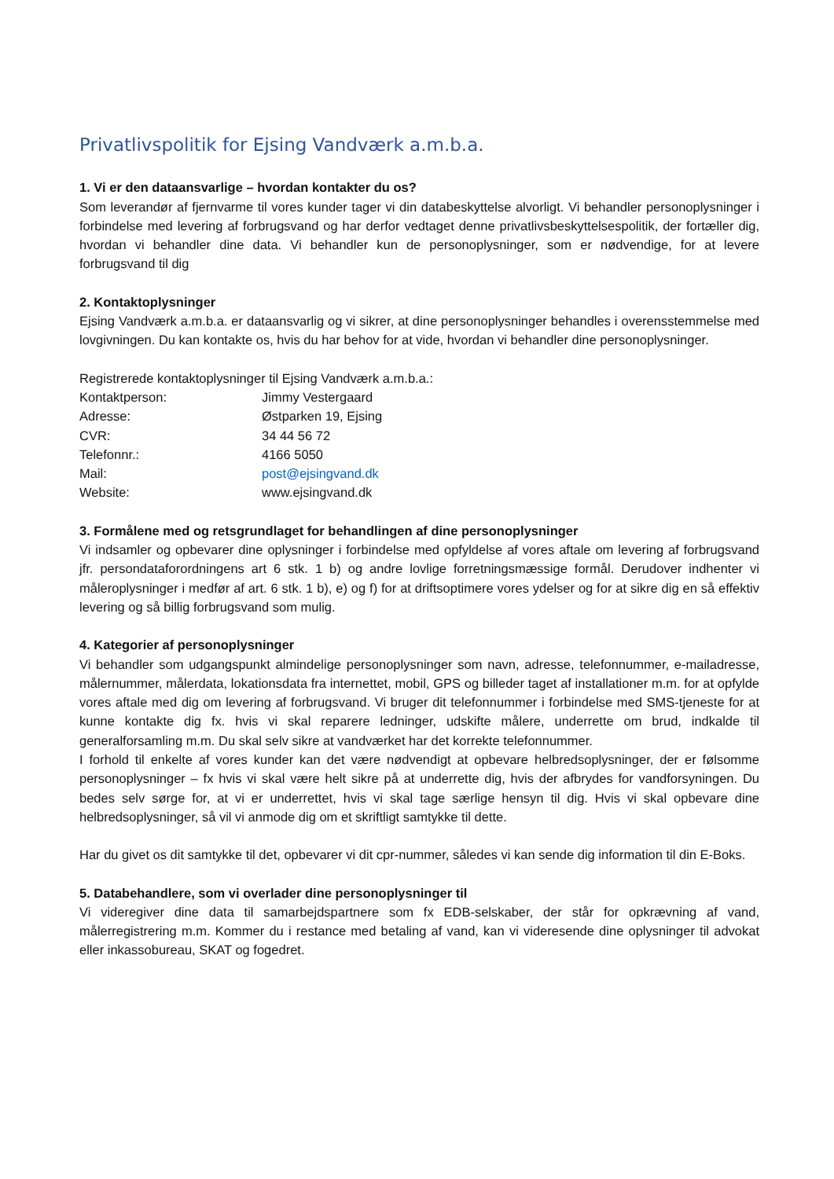Privatlivspolitik for Ejsing Vandværk a.m.b.a.
1. Vi er den dataansvarlige – hvordan kontakter du os?
Som leverandør af fjernvarme til vores kunder tager vi din databeskyttelse alvorligt. Vi behandler personoplysninger i forbindelse med levering af forbrugsvand og har derfor vedtaget denne privatlivsbeskyttelsespolitik, der fortæller dig, hvordan vi behandler dine data. Vi behandler kun de personoplysninger, som er nødvendige, for at levere forbrugsvand til dig
2. Kontaktoplysninger
Ejsing Vandværk a.m.b.a. er dataansvarlig og vi sikrer, at dine personoplysninger behandles i overensstemmelse med lovgivningen. Du kan kontakte os, hvis du har behov for at vide, hvordan vi behandler dine personoplysninger.
Registrerede kontaktoplysninger til Ejsing Vandværk a.m.b.a.:
Kontaktperson: Jimmy Vestergaard
Adresse: Østparken 19, Ejsing
CVR: 34 44 56 72
Telefonnr.: 4166 5050
Mail: post@ejsingvand.dk
Website: www.ejsingvand.dk
3. Formålene med og retsgrundlaget for behandlingen af dine personoplysninger
Vi indsamler og opbevarer dine oplysninger i forbindelse med opfyldelse af vores aftale om levering af forbrugsvand jfr. persondataforordningens art 6 stk. 1 b) og andre lovlige forretningsmæssige formål. Derudover indhenter vi måleroplysninger i medfør af art. 6 stk. 1 b), e) og f) for at driftsoptimere vores ydelser og for at sikre dig en så effektiv levering og så billig forbrugsvand som mulig.
4. Kategorier af personoplysninger
Vi behandler som udgangspunkt almindelige personoplysninger som navn, adresse, telefonnummer, e-mailadresse, målernummer, målerdata, lokationsdata fra internettet, mobil, GPS og billeder taget af installationer m.m. for at opfylde vores aftale med dig om levering af forbrugsvand. Vi bruger dit telefonnummer i forbindelse med SMS-tjeneste for at kunne kontakte dig fx. hvis vi skal reparere ledninger, udskifte målere, underrette om brud, indkalde til generalforsamling m.m. Du skal selv sikre at vandværket har det korrekte telefonnummer.
I forhold til enkelte af vores kunder kan det være nødvendigt at opbevare helbredsoplysninger, der er følsomme personoplysninger – fx hvis vi skal være helt sikre på at underrette dig, hvis der afbrydes for vandforsyningen. Du bedes selv sørge for, at vi er underrettet, hvis vi skal tage særlige hensyn til dig. Hvis vi skal opbevare dine helbredsoplysninger, så vil vi anmode dig om et skriftligt samtykke til dette.
Har du givet os dit samtykke til det, opbevarer vi dit cpr-nummer, således vi kan sende dig information til din E-Boks.
5. Databehandlere, som vi overlader dine personoplysninger til
Vi videregiver dine data til samarbejdspartnere som fx EDB-selskaber, der står for opkrævning af vand, målerregistrering m.m. Kommer du i restance med betaling af vand, kan vi videresende dine oplysninger til advokat eller inkassobureau, SKAT og fogedret.